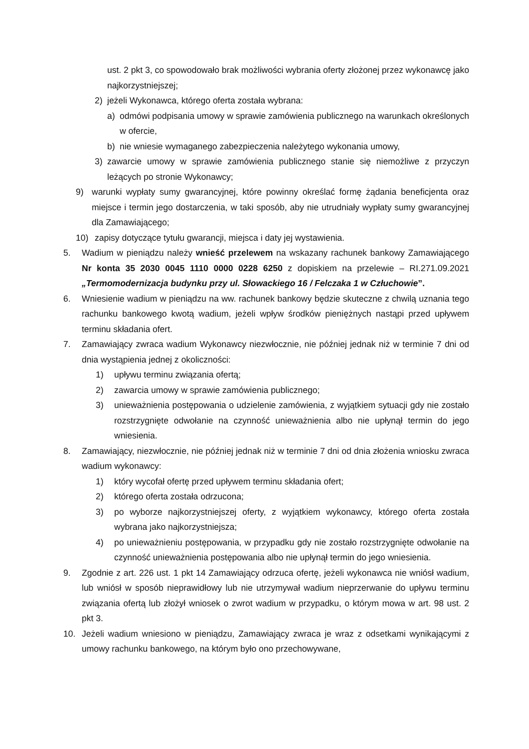ust. 2 pkt 3, co spowodowało brak możliwości wybrania oferty złożonej przez wykonawcę jako najkorzystniejszej;
2) jeżeli Wykonawca, którego oferta została wybrana:
a) odmówi podpisania umowy w sprawie zamówienia publicznego na warunkach określonych w ofercie,
b) nie wniesie wymaganego zabezpieczenia należytego wykonania umowy,
3) zawarcie umowy w sprawie zamówienia publicznego stanie się niemożliwe z przyczyn leżących po stronie Wykonawcy;
9) warunki wypłaty sumy gwarancyjnej, które powinny określać formę żądania beneficjenta oraz miejsce i termin jego dostarczenia, w taki sposób, aby nie utrudniały wypłaty sumy gwarancyjnej dla Zamawiającego;
10) zapisy dotyczące tytułu gwarancji, miejsca i daty jej wystawienia.
5. Wadium w pieniądzu należy wnieść przelewem na wskazany rachunek bankowy Zamawiającego Nr konta 35 2030 0045 1110 0000 0228 6250 z dopiskiem na przelewie – RI.271.09.2021 „Termomodernizacja budynku przy ul. Słowackiego 16 / Felczaka 1 w Człuchowie”.
6. Wniesienie wadium w pieniądzu na ww. rachunek bankowy będzie skuteczne z chwilą uznania tego rachunku bankowego kwotą wadium, jeżeli wpływ środków pieniężnych nastąpi przed upływem terminu składania ofert.
7. Zamawiający zwraca wadium Wykonawcy niezwłocznie, nie później jednak niż w terminie 7 dni od dnia wystąpienia jednej z okoliczności:
1) upływu terminu związania ofertą;
2) zawarcia umowy w sprawie zamówienia publicznego;
3) unieważnienia postępowania o udzielenie zamówienia, z wyjątkiem sytuacji gdy nie zostało rozstrzygnięte odwołanie na czynność unieważnienia albo nie upłynął termin do jego wniesienia.
8. Zamawiający, niezwłocznie, nie później jednak niż w terminie 7 dni od dnia złożenia wniosku zwraca wadium wykonawcy:
1) który wycofał ofertę przed upływem terminu składania ofert;
2) którego oferta została odrzucona;
3) po wyborze najkorzystniejszej oferty, z wyjątkiem wykonawcy, którego oferta została wybrana jako najkorzystniejsza;
4) po unieważnieniu postępowania, w przypadku gdy nie zostało rozstrzygnięte odwołanie na czynność unieważnienia postępowania albo nie upłynął termin do jego wniesienia.
9. Zgodnie z art. 226 ust. 1 pkt 14 Zamawiający odrzuca ofertę, jeżeli wykonawca nie wniósł wadium, lub wniósł w sposób nieprawidłowy lub nie utrzymywał wadium nieprzerwanie do upływu terminu związania ofertą lub złożył wniosek o zwrot wadium w przypadku, o którym mowa w art. 98 ust. 2 pkt 3.
10. Jeżeli wadium wniesiono w pieniądzu, Zamawiający zwraca je wraz z odsetkami wynikającymi z umowy rachunku bankowego, na którym było ono przechowywane,